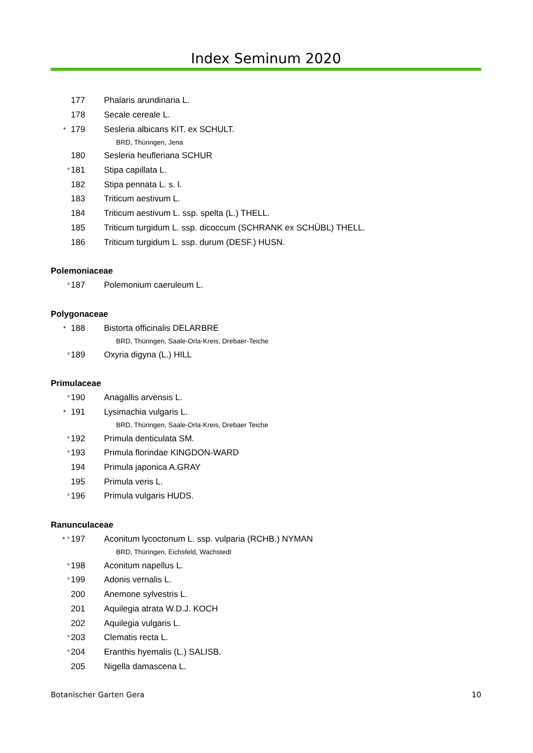Index Seminum 2020
177 Phalaris arundinaria L.
178 Secale cereale L.
* 179 Sesleria albicans KIT. ex SCHULT.
BRD, Thüringen, Jena
180 Sesleria heufleriana SCHUR
° 181 Stipa capillata L.
182 Stipa pennata L. s. l.
183 Triticum aestivum L.
184 Triticum aestivum L. ssp. spelta (L.) THELL.
185 Triticum turgidum L. ssp. dicoccum (SCHRANK ex SCHÜBL) THELL.
186 Triticum turgidum L. ssp. durum (DESF.) HUSN.
Polemoniaceae
° 187 Polemonium caeruleum L.
Polygonaceae
* 188 Bistorta officinalis DELARBRE
BRD, Thüringen, Saale-Orla-Kreis, Drebaer-Teiche
° 189 Oxyria digyna (L.) HILL
Primulaceae
° 190 Anagallis arvensis L.
* 191 Lysimachia vulgaris L.
BRD, Thüringen, Saale-Orla-Kreis, Drebaer Teiche
° 192 Primula denticulata SM.
° 193 Primula florindae KINGDON-WARD
194 Primula japonica A.GRAY
195 Primula veris L.
° 196 Primula vulgaris HUDS.
Ranunculaceae
* ° 197 Aconitum lycoctonum L. ssp. vulparia (RCHB.) NYMAN
BRD, Thüringen, Eichsfeld, Wachstedt
° 198 Aconitum napellus L.
° 199 Adonis vernalis L.
200 Anemone sylvestris L.
201 Aquilegia atrata W.D.J. KOCH
202 Aquilegia vulgaris L.
° 203 Clematis recta L.
° 204 Eranthis hyemalis (L.) SALISB.
205 Nigella damascena L.
Botanischer Garten Gera 10